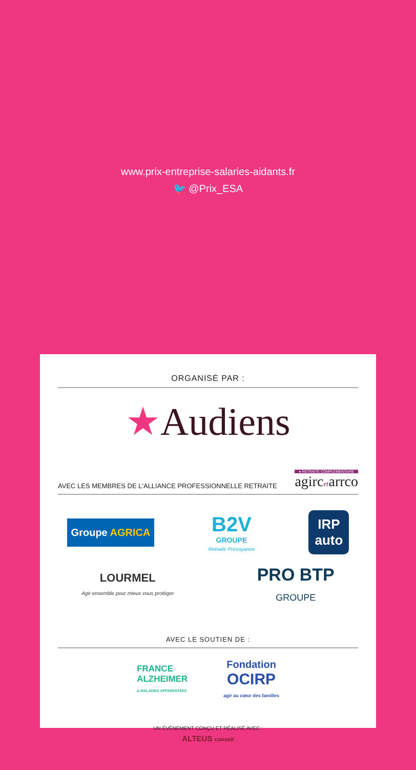www.prix-entreprise-salaries-aidants.fr
🐦 @Prix_ESA
ORGANISÉ PAR :
★Audiens
AVEC LES MEMBRES DE L'ALLIANCE PROFESSIONNELLE RETRAITE ● RETRAITE COMPLEMENTAIRE
agircetarrco
Groupe AGRICA B2V
GROUPE
Retraite Prévoyance IRP
auto
LOURMEL
Agir ensemble pour mieux vous protéger PRO BTP
GROUPE
AVEC LE SOUTIEN DE :
FRANCE
ALZHEIMER
& MALADIES APPARENTÉES Fondation
OCIRP
agir au cœur des familles
UN ÉVÉNEMENT CONÇU ET RÉALISÉ AVEC :
ALTEUS conseil